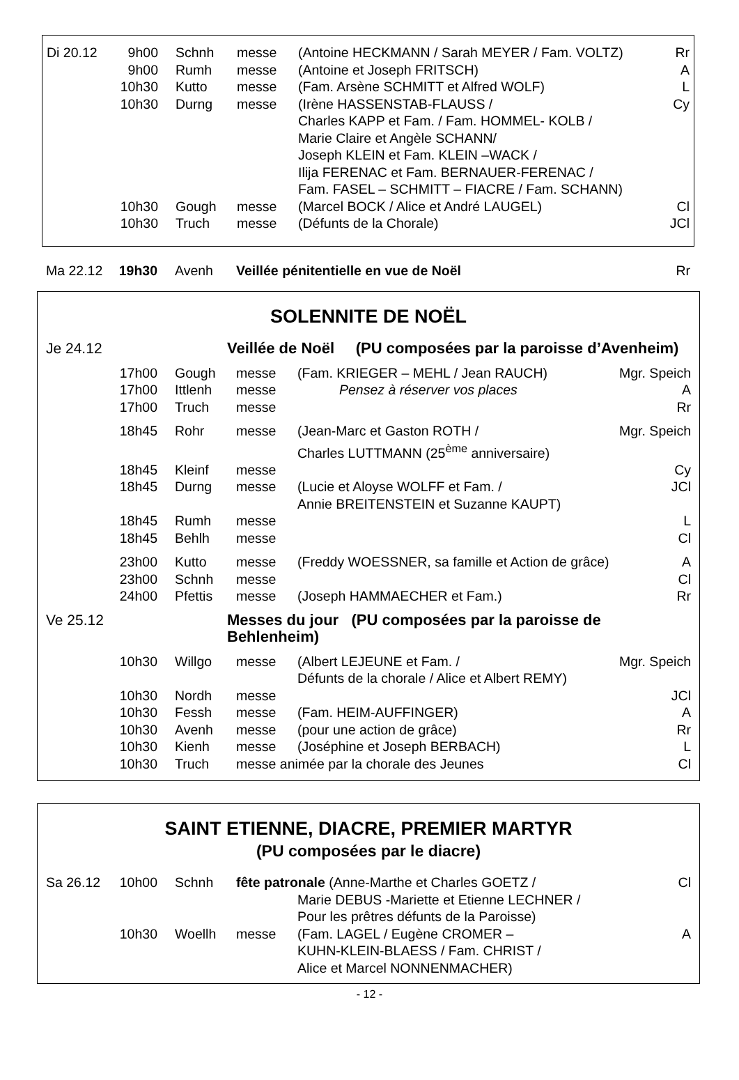| Di 20.12 | 9h00 | Schnh | messe | (Antoine HECKMANN / Sarah MEYER / Fam. VOLTZ) | Rr |
| | 9h00 | Rumh | messe | (Antoine et Joseph FRITSCH) | A |
| | 10h30 | Kutto | messe | (Fam. Arsène SCHMITT et Alfred WOLF) | L |
| | 10h30 | Durng | messe | (Irène HASSENSTAB-FLAUSS / Charles KAPP et Fam. / Fam. HOMMEL- KOLB / Marie Claire et Angèle SCHANN/ Joseph KLEIN et Fam. KLEIN –WACK / Ilija FERENAC et Fam. BERNAUER-FERENAC / Fam. FASEL – SCHMITT – FIACRE / Fam. SCHANN) | Cy |
| | 10h30 | Gough | messe | (Marcel BOCK / Alice et André LAUGEL) | Cl |
| | 10h30 | Truch | messe | (Défunts de la Chorale) | JCl |
| Ma 22.12 | 19h30 | Avenh | Veillée pénitentielle en vue de Noël | Rr |
SOLENNITE DE NOËL
| Je 24.12 | Veillée de Noël (PU composées par la paroisse d’Avenheim) | | | | |
| | 17h00 | Gough | messe | (Fam. KRIEGER – MEHL / Jean RAUCH) | Mgr. Speich |
| | 17h00 | Ittlenh | messe | Pensez à réserver vos places | A |
| | 17h00 | Truch | messe | | Rr |
| | 18h45 | Rohr | messe | (Jean-Marc et Gaston ROTH / Charles LUTTMANN (25<sup>ème</sup> anniversaire) | Mgr. Speich |
| | 18h45 | Kleinf | messe | | Cy |
| | 18h45 | Durng | messe | (Lucie et Aloyse WOLFF et Fam. / Annie BREITENSTEIN et Suzanne KAUPT) | JCl |
| | 18h45 | Rumh | messe | | L |
| | 18h45 | Behlh | messe | | Cl |
| | 23h00 | Kutto | messe | (Freddy WOESSNER, sa famille et Action de grâce) | A |
| | 23h00 | Schnh | messe | | Cl |
| | 24h00 | Pfettis | messe | (Joseph HAMMAECHER et Fam.) | Rr |
| Ve 25.12 | Messes du jour (PU composées par la paroisse de Behlenheim) | | | | |
| | 10h30 | Willgo | messe | (Albert LEJEUNE et Fam. / Défunts de la chorale / Alice et Albert REMY) | Mgr. Speich |
| | 10h30 | Nordh | messe | | JCl |
| | 10h30 | Fessh | messe | (Fam. HEIM-AUFFINGER) | A |
| | 10h30 | Avenh | messe | (pour une action de grâce) | Rr |
| | 10h30 | Kienh | messe | (Joséphine et Joseph BERBACH) | L |
| | 10h30 | Truch | messe animée par la chorale des Jeunes | | Cl |
SAINT ETIENNE, DIACRE, PREMIER MARTYR
(PU composées par le diacre)
| Sa 26.12 | 10h00 | Schnh | fête patronale (Anne-Marthe et Charles GOETZ / | | Cl |
| | | | | Marie DEBUS -Mariette et Etienne LECHNER / Pour les prêtres défunts de la Paroisse) | |
| | 10h30 | Woellh | messe | (Fam. LAGEL / Eugène CROMER – KUHN-KLEIN-BLAESS / Fam. CHRIST / Alice et Marcel NONNENMACHER) | A |
- 12 -